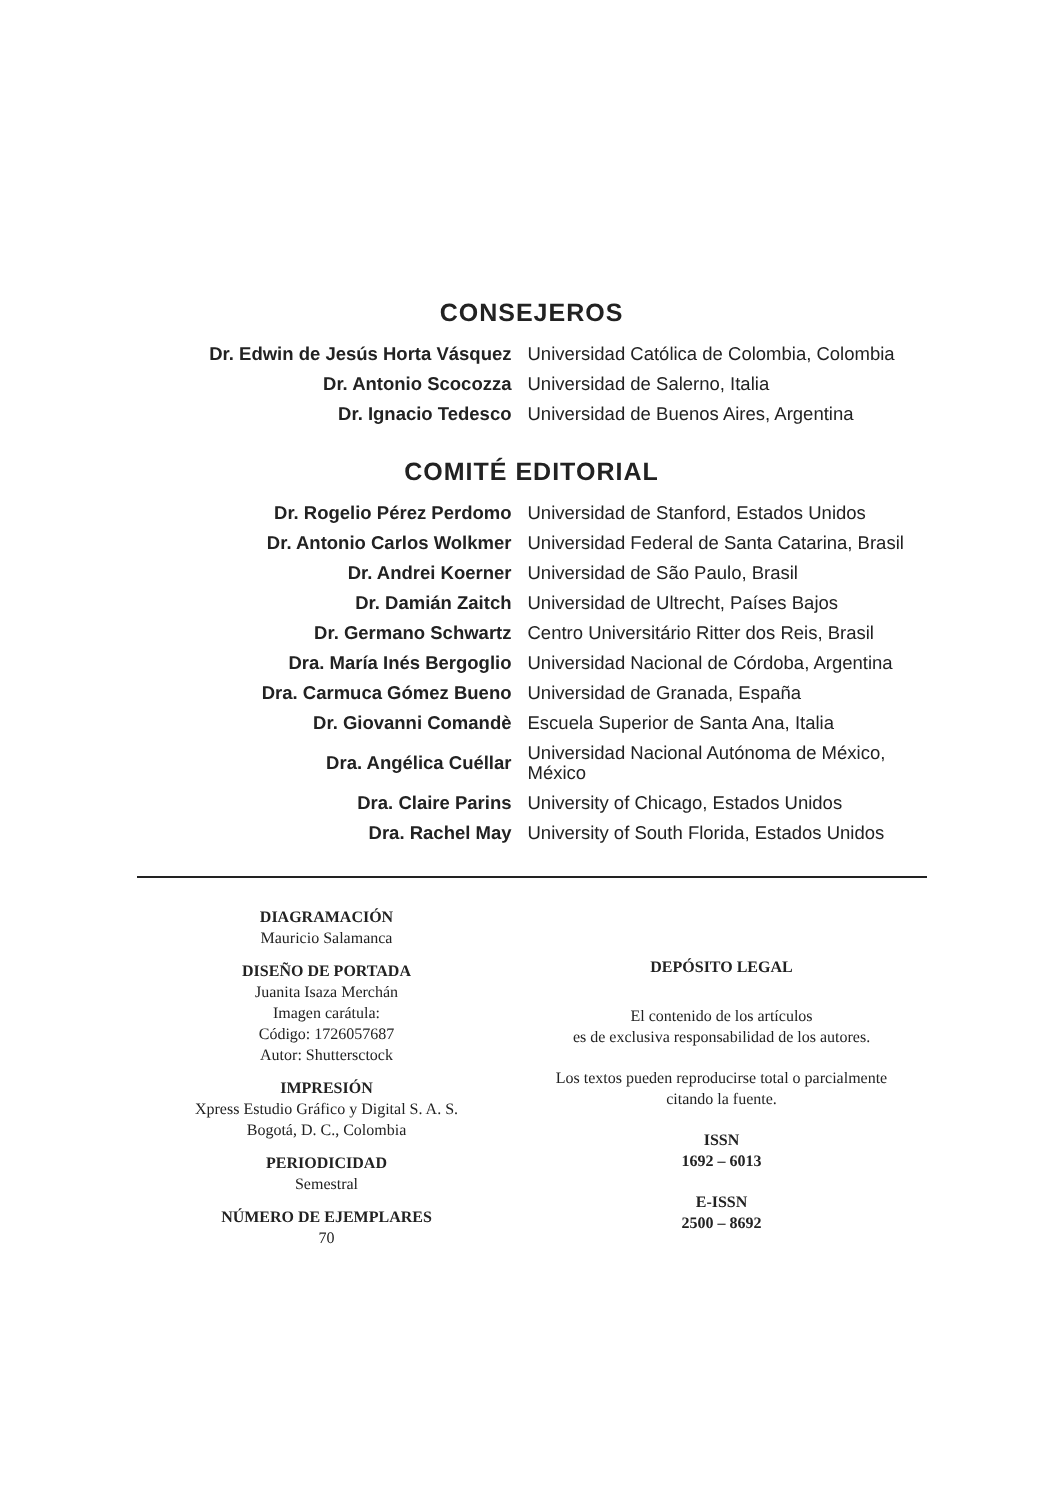CONSEJEROS
| Dr. Edwin de Jesús Horta Vásquez | Universidad Católica de Colombia, Colombia |
| Dr. Antonio Scocozza | Universidad de Salerno, Italia |
| Dr. Ignacio Tedesco | Universidad de Buenos Aires, Argentina |
COMITÉ EDITORIAL
| Dr. Rogelio Pérez Perdomo | Universidad de Stanford, Estados Unidos |
| Dr. Antonio Carlos Wolkmer | Universidad Federal de Santa Catarina, Brasil |
| Dr. Andrei Koerner | Universidad de São Paulo, Brasil |
| Dr. Damián Zaitch | Universidad de Ultrecht, Países Bajos |
| Dr. Germano Schwartz | Centro Universitário Ritter dos Reis, Brasil |
| Dra. María Inés Bergoglio | Universidad Nacional de Córdoba, Argentina |
| Dra. Carmuca Gómez Bueno | Universidad de Granada, España |
| Dr. Giovanni Comandè | Escuela Superior de Santa Ana, Italia |
| Dra. Angélica Cuéllar | Universidad Nacional Autónoma de México, México |
| Dra. Claire Parins | University of Chicago, Estados Unidos |
| Dra. Rachel May | University of South Florida, Estados Unidos |
DIAGRAMACIÓN
Mauricio Salamanca
DISEÑO DE PORTADA
Juanita Isaza Merchán
Imagen carátula:
Código: 1726057687
Autor: Shuttersctock
IMPRESIÓN
Xpress Estudio Gráfico y Digital S. A. S.
Bogotá, D. C., Colombia
PERIODICIDAD
Semestral
NÚMERO DE EJEMPLARES
70
DEPÓSITO LEGAL
El contenido de los artículos
es de exclusiva responsabilidad de los autores.
Los textos pueden reproducirse total o parcialmente
citando la fuente.
ISSN
1692 – 6013
E-ISSN
2500 – 8692